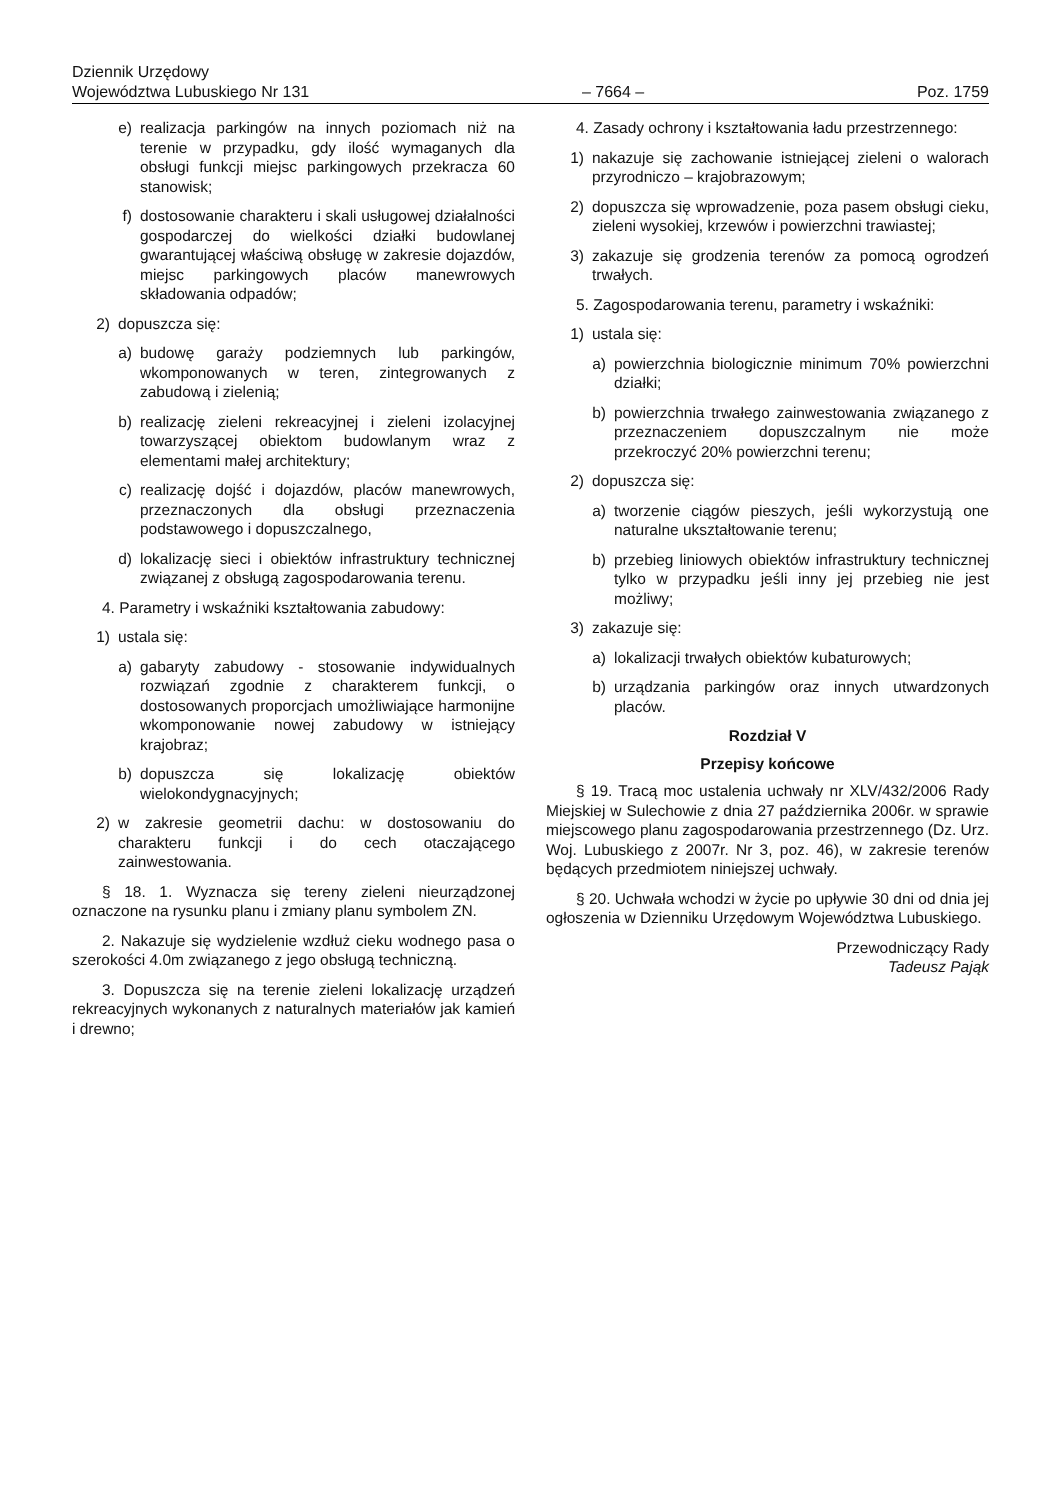Dziennik Urzędowy
Województwa Lubuskiego Nr 131
– 7664 –
Poz. 1759
e) realizacja parkingów na innych poziomach niż na terenie w przypadku, gdy ilość wymaganych dla obsługi funkcji miejsc parkingowych przekracza 60 stanowisk;
f) dostosowanie charakteru i skali usługowej działalności gospodarczej do wielkości działki budowlanej gwarantującej właściwą obsługę w zakresie dojazdów, miejsc parkingowych placów manewrowych składowania odpadów;
2) dopuszcza się:
a) budowę garaży podziemnych lub parkingów, wkomponowanych w teren, zintegrowanych z zabudową i zielenią;
b) realizację zieleni rekreacyjnej i zieleni izolacyjnej towarzyszącej obiektom budowlanym wraz z elementami małej architektury;
c) realizację dojść i dojazdów, placów manewrowych, przeznaczonych dla obsługi przeznaczenia podstawowego i dopuszczalnego,
d) lokalizację sieci i obiektów infrastruktury technicznej związanej z obsługą zagospodarowania terenu.
4. Parametry i wskaźniki kształtowania zabudowy:
1) ustala się:
a) gabaryty zabudowy - stosowanie indywidualnych rozwiązań zgodnie z charakterem funkcji, o dostosowanych proporcjach umożliwiające harmonijne wkomponowanie nowej zabudowy w istniejący krajobraz;
b) dopuszcza się lokalizację obiektów wielokondygnacyjnych;
2) w zakresie geometrii dachu: w dostosowaniu do charakteru funkcji i do cech otaczającego zainwestowania.
§ 18. 1. Wyznacza się tereny zieleni nieurządzonej oznaczone na rysunku planu i zmiany planu symbolem ZN.
2. Nakazuje się wydzielenie wzdłuż cieku wodnego pasa o szerokości 4.0m związanego z jego obsługą techniczną.
3. Dopuszcza się na terenie zieleni lokalizację urządzeń rekreacyjnych wykonanych z naturalnych materiałów jak kamień i drewno;
4. Zasady ochrony i kształtowania ładu przestrzennego:
1) nakazuje się zachowanie istniejącej zieleni o walorach przyrodniczo – krajobrazowym;
2) dopuszcza się wprowadzenie, poza pasem obsługi cieku, zieleni wysokiej, krzewów i powierzchni trawiastej;
3) zakazuje się grodzenia terenów za pomocą ogrodzeń trwałych.
5. Zagospodarowania terenu, parametry i wskaźniki:
1) ustala się:
a) powierzchnia biologicznie minimum 70% powierzchni działki;
b) powierzchnia trwałego zainwestowania związanego z przeznaczeniem dopuszczalnym nie może przekroczyć 20% powierzchni terenu;
2) dopuszcza się:
a) tworzenie ciągów pieszych, jeśli wykorzystują one naturalne ukształtowanie terenu;
b) przebieg liniowych obiektów infrastruktury technicznej tylko w przypadku jeśli inny jej przebieg nie jest możliwy;
3) zakazuje się:
a) lokalizacji trwałych obiektów kubaturowych;
b) urządzania parkingów oraz innych utwardzonych placów.
Rozdział V
Przepisy końcowe
§ 19. Tracą moc ustalenia uchwały nr XLV/432/2006 Rady Miejskiej w Sulechowie z dnia 27 października 2006r. w sprawie miejscowego planu zagospodarowania przestrzennego (Dz. Urz. Woj. Lubuskiego z 2007r. Nr 3, poz. 46), w zakresie terenów będących przedmiotem niniejszej uchwały.
§ 20. Uchwała wchodzi w życie po upływie 30 dni od dnia jej ogłoszenia w Dzienniku Urzędowym Województwa Lubuskiego.
Przewodniczący Rady
Tadeusz Pająk